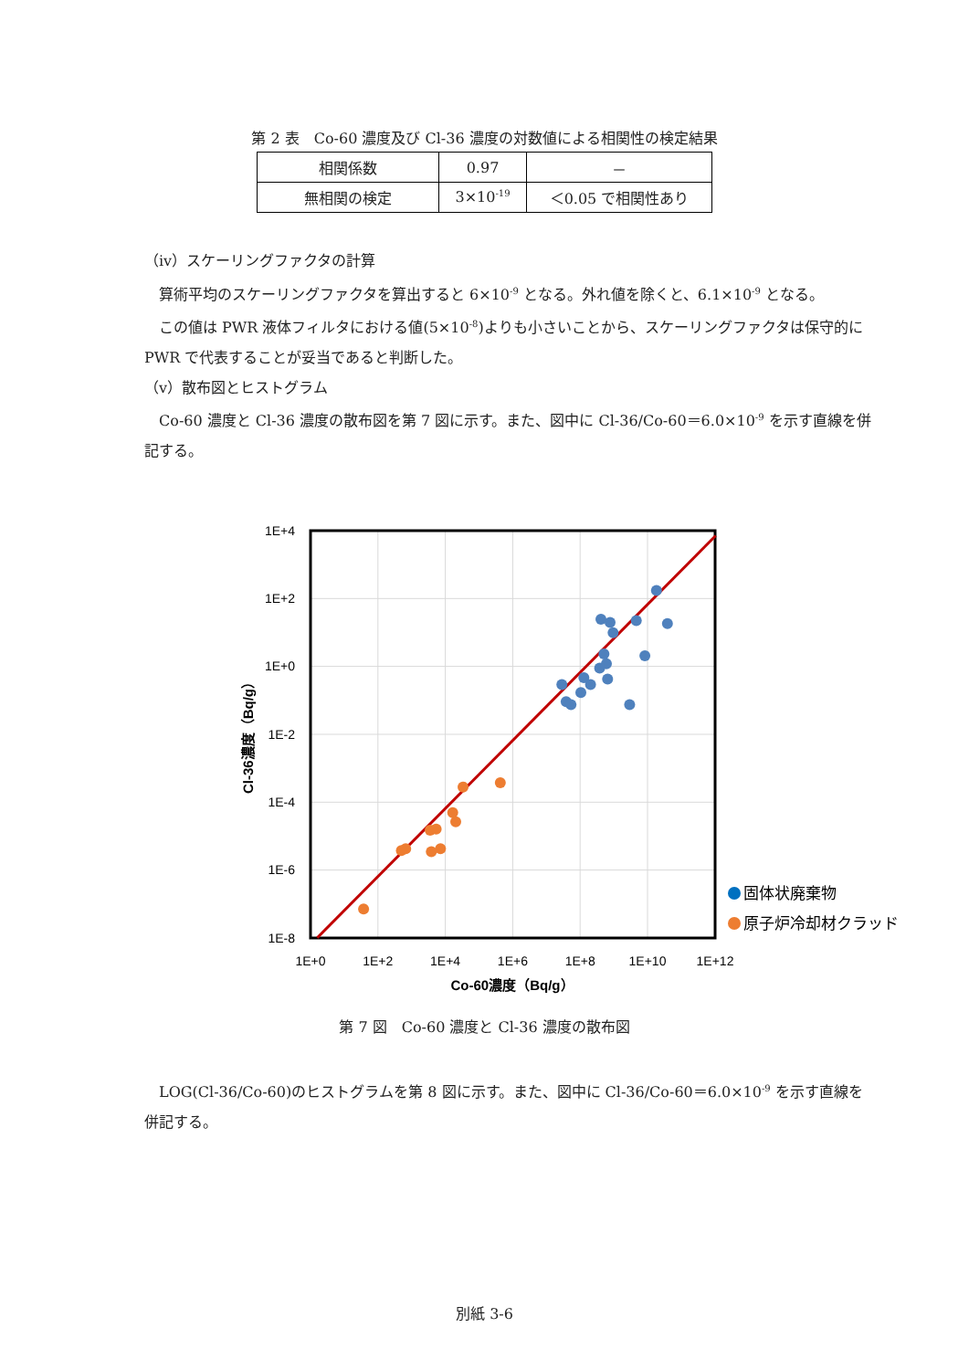第 2 表　Co-60 濃度及び Cl-36 濃度の対数値による相関性の検定結果
| 相関係数 | 0.97 | － |
| 無相関の検定 | 3×10<sup>-19</sup> | ＜0.05 で相関性あり |
（iv）スケーリングファクタの計算
　算術平均のスケーリングファクタを算出すると 6×10<sup>-9</sup> となる。外れ値を除くと、6.1×10<sup>-9</sup> となる。
　この値は PWR 液体フィルタにおける値(5×10<sup>-8</sup>)よりも小さいことから、スケーリングファクタは保守的に PWR で代表することが妥当であると判断した。
（v）散布図とヒストグラム
　Co-60 濃度と Cl-36 濃度の散布図を第 7 図に示す。また、図中に Cl-36/Co-60＝6.0×10<sup>-9</sup> を示す直線を併記する。
1E+4
1E+2
1E+0
1E-2
1E-4
1E-6
1E-8
1E+0
1E+2
1E+4
1E+6
1E+8
1E+10
1E+12
Co-60濃度（Bq/g）
Cl-36濃度（Bq/g）
固体状廃棄物
原子炉冷却材クラッド
第 7 図　Co-60 濃度と Cl-36 濃度の散布図
　LOG(Cl-36/Co-60)のヒストグラムを第 8 図に示す。また、図中に Cl-36/Co-60＝6.0×10<sup>-9</sup> を示す直線を併記する。
別紙 3-6